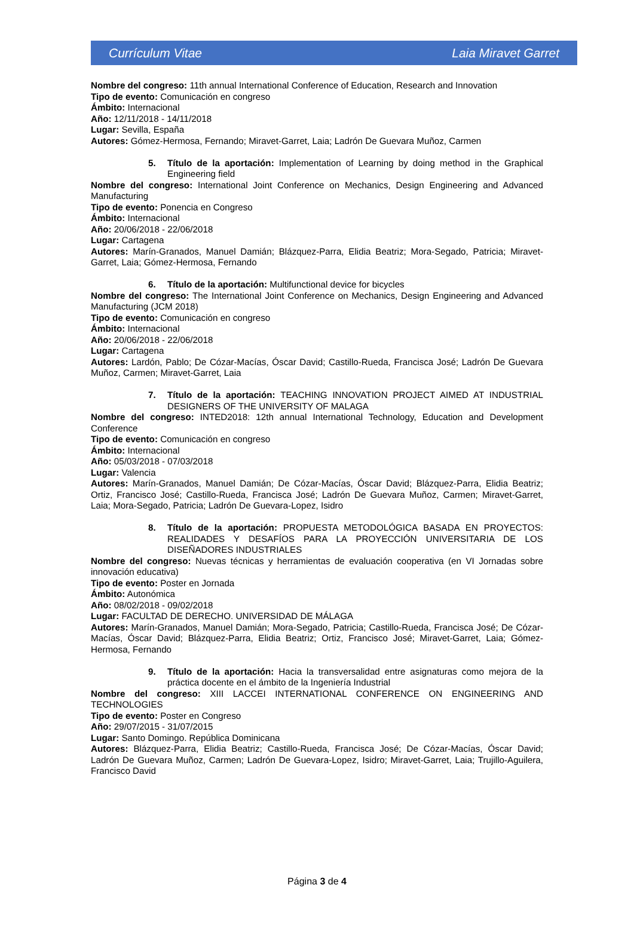Currículum Vitae Laia Miravet Garret
Nombre del congreso: 11th annual International Conference of Education, Research and Innovation
Tipo de evento: Comunicación en congreso
Ámbito: Internacional
Año: 12/11/2018 - 14/11/2018
Lugar: Sevilla, España
Autores: Gómez-Hermosa, Fernando; Miravet-Garret, Laia; Ladrón De Guevara Muñoz, Carmen
5. Título de la aportación: Implementation of Learning by doing method in the Graphical Engineering field
Nombre del congreso: International Joint Conference on Mechanics, Design Engineering and Advanced Manufacturing
Tipo de evento: Ponencia en Congreso
Ámbito: Internacional
Año: 20/06/2018 - 22/06/2018
Lugar: Cartagena
Autores: Marín-Granados, Manuel Damián; Blázquez-Parra, Elidia Beatriz; Mora-Segado, Patricia; Miravet-Garret, Laia; Gómez-Hermosa, Fernando
6. Título de la aportación: Multifunctional device for bicycles
Nombre del congreso: The International Joint Conference on Mechanics, Design Engineering and Advanced Manufacturing (JCM 2018)
Tipo de evento: Comunicación en congreso
Ámbito: Internacional
Año: 20/06/2018 - 22/06/2018
Lugar: Cartagena
Autores: Lardón, Pablo; De Cózar-Macías, Óscar David; Castillo-Rueda, Francisca José; Ladrón De Guevara Muñoz, Carmen; Miravet-Garret, Laia
7. Título de la aportación: TEACHING INNOVATION PROJECT AIMED AT INDUSTRIAL DESIGNERS OF THE UNIVERSITY OF MALAGA
Nombre del congreso: INTED2018: 12th annual International Technology, Education and Development Conference
Tipo de evento: Comunicación en congreso
Ámbito: Internacional
Año: 05/03/2018 - 07/03/2018
Lugar: Valencia
Autores: Marín-Granados, Manuel Damián; De Cózar-Macías, Óscar David; Blázquez-Parra, Elidia Beatriz; Ortiz, Francisco José; Castillo-Rueda, Francisca José; Ladrón De Guevara Muñoz, Carmen; Miravet-Garret, Laia; Mora-Segado, Patricia; Ladrón De Guevara-Lopez, Isidro
8. Título de la aportación: PROPUESTA METODOLÓGICA BASADA EN PROYECTOS: REALIDADES Y DESAFÍOS PARA LA PROYECCIÓN UNIVERSITARIA DE LOS DISEÑADORES INDUSTRIALES
Nombre del congreso: Nuevas técnicas y herramientas de evaluación cooperativa (en VI Jornadas sobre innovación educativa)
Tipo de evento: Poster en Jornada
Ámbito: Autonómica
Año: 08/02/2018 - 09/02/2018
Lugar: FACULTAD DE DERECHO. UNIVERSIDAD DE MÁLAGA
Autores: Marín-Granados, Manuel Damián; Mora-Segado, Patricia; Castillo-Rueda, Francisca José; De Cózar-Macías, Óscar David; Blázquez-Parra, Elidia Beatriz; Ortiz, Francisco José; Miravet-Garret, Laia; Gómez-Hermosa, Fernando
9. Título de la aportación: Hacia la transversalidad entre asignaturas como mejora de la práctica docente en el ámbito de la Ingeniería Industrial
Nombre del congreso: XIII LACCEI INTERNATIONAL CONFERENCE ON ENGINEERING AND TECHNOLOGIES
Tipo de evento: Poster en Congreso
Año: 29/07/2015 - 31/07/2015
Lugar: Santo Domingo. República Dominicana
Autores: Blázquez-Parra, Elidia Beatriz; Castillo-Rueda, Francisca José; De Cózar-Macías, Óscar David; Ladrón De Guevara Muñoz, Carmen; Ladrón De Guevara-Lopez, Isidro; Miravet-Garret, Laia; Trujillo-Aguilera, Francisco David
Página 3 de 4